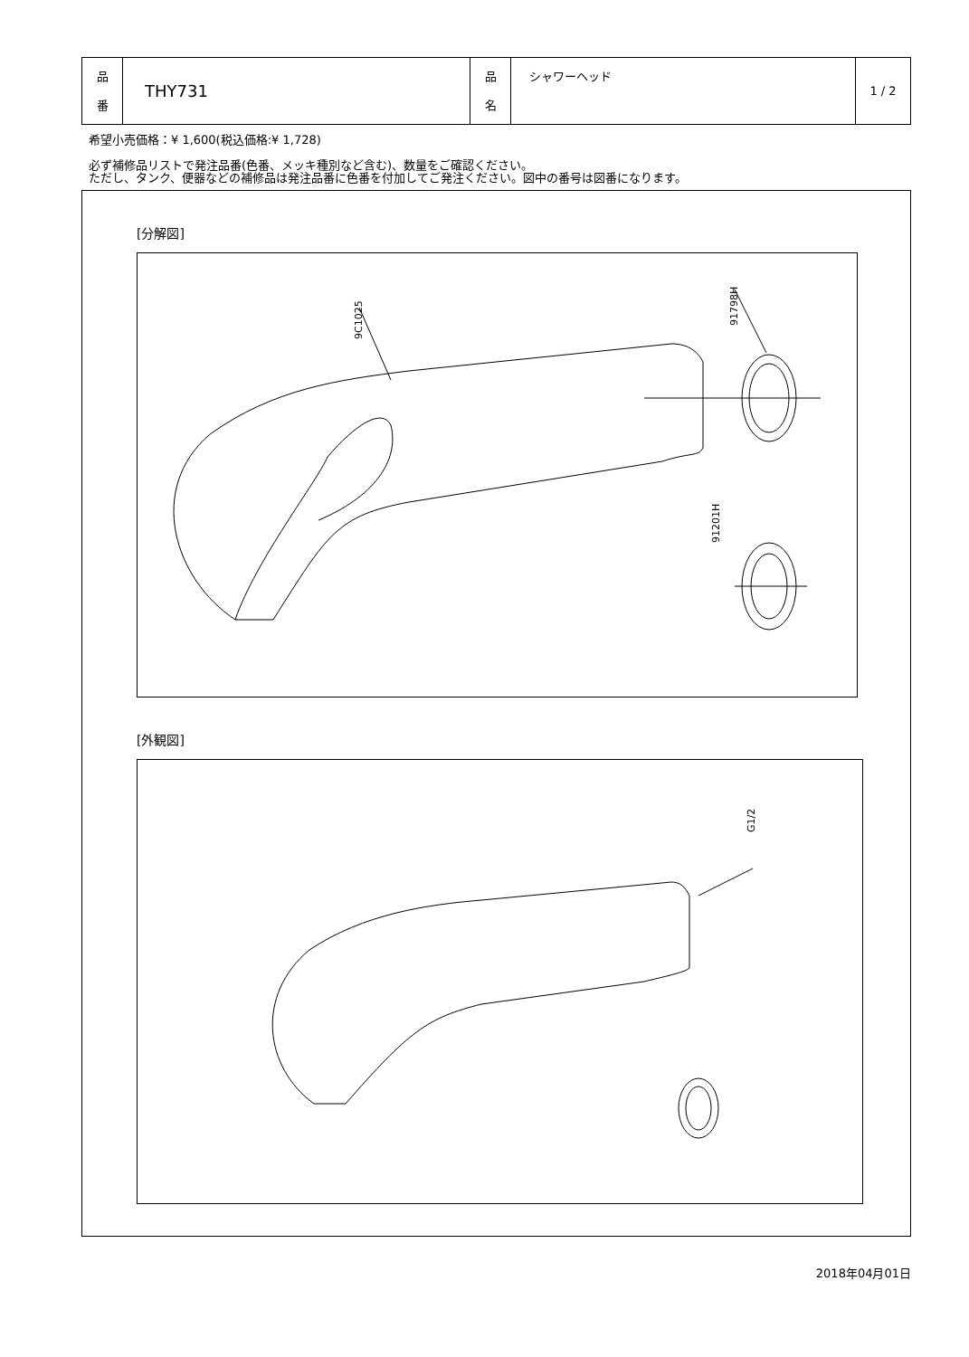| 品 番 | THY731 | 品 名 | シャワーヘッド | 1 / 2 |
希望小売価格：¥ 1,600(税込価格:¥ 1,728)
必ず補修品リストで発注品番(色番、メッキ種別など含む)、数量をご確認ください。
ただし、タンク、便器などの補修品は発注品番に色番を付加してご発注ください。図中の番号は図番になります。
[分解図]
9C1025
91798H
91201H
[外観図]
G1/2
2018年04月01日